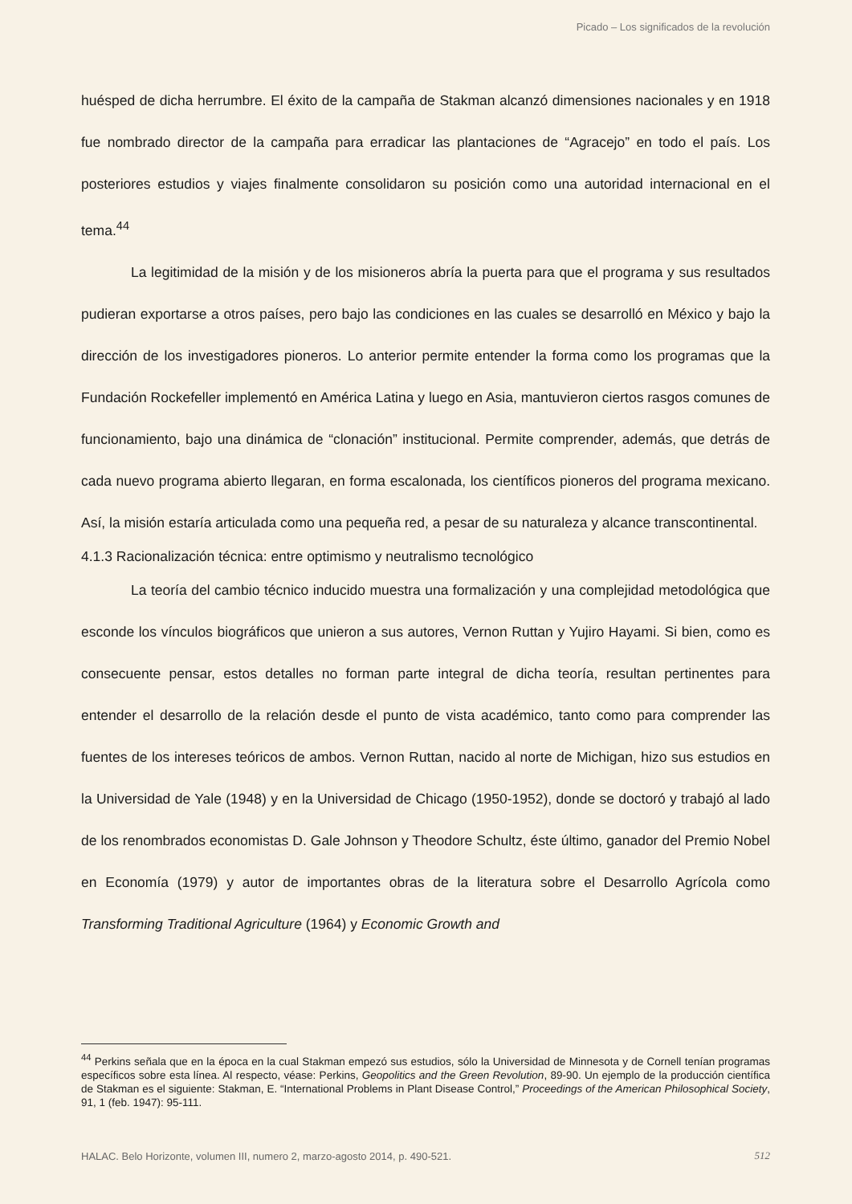Picado – Los significados de la revolución
huésped de dicha herrumbre. El éxito de la campaña de Stakman alcanzó dimensiones nacionales y en 1918 fue nombrado director de la campaña para erradicar las plantaciones de “Agracejo” en todo el país. Los posteriores estudios y viajes finalmente consolidaron su posición como una autoridad internacional en el tema.<sup>44</sup>
La legitimidad de la misión y de los misioneros abría la puerta para que el programa y sus resultados pudieran exportarse a otros países, pero bajo las condiciones en las cuales se desarrolló en México y bajo la dirección de los investigadores pioneros. Lo anterior permite entender la forma como los programas que la Fundación Rockefeller implementó en América Latina y luego en Asia, mantuvieron ciertos rasgos comunes de funcionamiento, bajo una dinámica de “clonación” institucional. Permite comprender, además, que detrás de cada nuevo programa abierto llegaran, en forma escalonada, los científicos pioneros del programa mexicano. Así, la misión estaría articulada como una pequeña red, a pesar de su naturaleza y alcance transcontinental.
4.1.3 Racionalización técnica: entre optimismo y neutralismo tecnológico
La teoría del cambio técnico inducido muestra una formalización y una complejidad metodológica que esconde los vínculos biográficos que unieron a sus autores, Vernon Ruttan y Yujiro Hayami. Si bien, como es consecuente pensar, estos detalles no forman parte integral de dicha teoría, resultan pertinentes para entender el desarrollo de la relación desde el punto de vista académico, tanto como para comprender las fuentes de los intereses teóricos de ambos. Vernon Ruttan, nacido al norte de Michigan, hizo sus estudios en la Universidad de Yale (1948) y en la Universidad de Chicago (1950-1952), donde se doctoró y trabajó al lado de los renombrados economistas D. Gale Johnson y Theodore Schultz, éste último, ganador del Premio Nobel en Economía (1979) y autor de importantes obras de la literatura sobre el Desarrollo Agrícola como Transforming Traditional Agriculture (1964) y Economic Growth and
<sup>44</sup> Perkins señala que en la época en la cual Stakman empezó sus estudios, sólo la Universidad de Minnesota y de Cornell tenían programas específicos sobre esta línea. Al respecto, véase: Perkins, Geopolitics and the Green Revolution, 89-90. Un ejemplo de la producción científica de Stakman es el siguiente: Stakman, E. “International Problems in Plant Disease Control,” Proceedings of the American Philosophical Society, 91, 1 (feb. 1947): 95-111.
HALAC. Belo Horizonte, volumen III, numero 2, marzo-agosto 2014, p. 490-521. 512